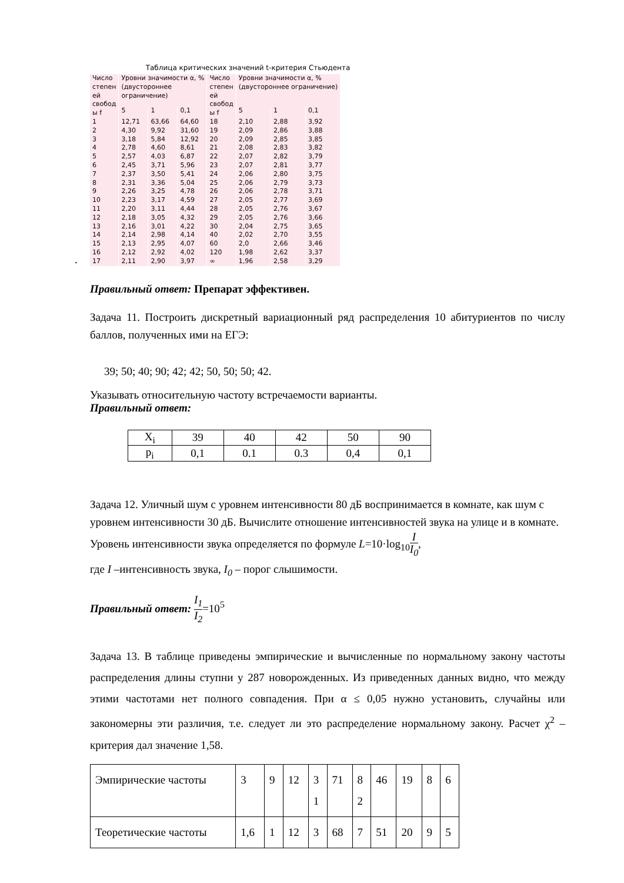Таблица критических значений t-критерия Стьюдента
.
| Число степен ей свобод ы f | Уровни значимости α, % (двустороннее ограничение) | | | Число степен ей свобод ы f | Уровни значимости α, % (двустороннее ограничение) | | |
| --- | --- | --- | --- | --- | --- | --- | --- |
| | 5 | 1 | 0,1 | | 5 | 1 | 0,1 |
| 1 | 12,71 | 63,66 | 64,60 | 18 | 2,10 | 2,88 | 3,92 |
| 2 | 4,30 | 9,92 | 31,60 | 19 | 2,09 | 2,86 | 3,88 |
| 3 | 3,18 | 5,84 | 12,92 | 20 | 2,09 | 2,85 | 3,85 |
| 4 | 2,78 | 4,60 | 8,61 | 21 | 2,08 | 2,83 | 3,82 |
| 5 | 2,57 | 4,03 | 6,87 | 22 | 2,07 | 2,82 | 3,79 |
| 6 | 2,45 | 3,71 | 5,96 | 23 | 2,07 | 2,81 | 3,77 |
| 7 | 2,37 | 3,50 | 5,41 | 24 | 2,06 | 2,80 | 3,75 |
| 8 | 2,31 | 3,36 | 5,04 | 25 | 2,06 | 2,79 | 3,73 |
| 9 | 2,26 | 3,25 | 4,78 | 26 | 2,06 | 2,78 | 3,71 |
| 10 | 2,23 | 3,17 | 4,59 | 27 | 2,05 | 2,77 | 3,69 |
| 11 | 2,20 | 3,11 | 4,44 | 28 | 2,05 | 2,76 | 3,67 |
| 12 | 2,18 | 3,05 | 4,32 | 29 | 2,05 | 2,76 | 3,66 |
| 13 | 2,16 | 3,01 | 4,22 | 30 | 2,04 | 2,75 | 3,65 |
| 14 | 2,14 | 2,98 | 4,14 | 40 | 2,02 | 2,70 | 3,55 |
| 15 | 2,13 | 2,95 | 4,07 | 60 | 2,0 | 2,66 | 3,46 |
| 16 | 2,12 | 2,92 | 4,02 | 120 | 1,98 | 2,62 | 3,37 |
| 17 | 2,11 | 2,90 | 3,97 | ∞ | 1,96 | 2,58 | 3,29 |
Правильный ответ: Препарат эффективен.
Задача 11. Построить дискретный вариационный ряд распределения 10 абитуриентов по числу баллов, полученных ими на ЕГЭ:
39; 50; 40; 90; 42; 42; 50, 50; 50; 42.
Указывать относительную частоту встречаемости варианты.
Правильный ответ:
| X<sub>i</sub> | 39 | 40 | 42 | 50 | 90 |
| p<sub>i</sub> | 0,1 | 0.1 | 0.3 | 0,4 | 0,1 |
Задача 12. Уличный шум с уровнем интенсивности 80 дБ воспринимается в комнате, как шум с уровнем интенсивности 30 дБ. Вычислите отношение интенсивностей звука на улице и в комнате. Уровень интенсивности звука определяется по формуле L=10·log<sub>10</sub>I I<sub>0</sub>,
где I –интенсивность звука, I<sub>0</sub> – порог слышимости.
Правильный ответ: I<sub>1</sub> I<sub>2</sub>=10<sup>5</sup>
Задача 13. В таблице приведены эмпирические и вычисленные по нормальному закону частоты распределения длины ступни у 287 новорожденных. Из приведенных данных видно, что между этими частотами нет полного совпадения. При α ≤ 0,05 нужно установить, случайны или закономерны эти различия, т.е. следует ли это распределение нормальному закону. Расчет χ<sup>2</sup> – критерия дал значение 1,58.
| Эмпирические частоты | 3 | 9 | 12 | 3 1 | 71 | 8 2 | 46 | 19 | 8 | 6 |
| Теоретические частоты | 1,6 | 1 | 12 | 3 | 68 | 7 | 51 | 20 | 9 | 5 |